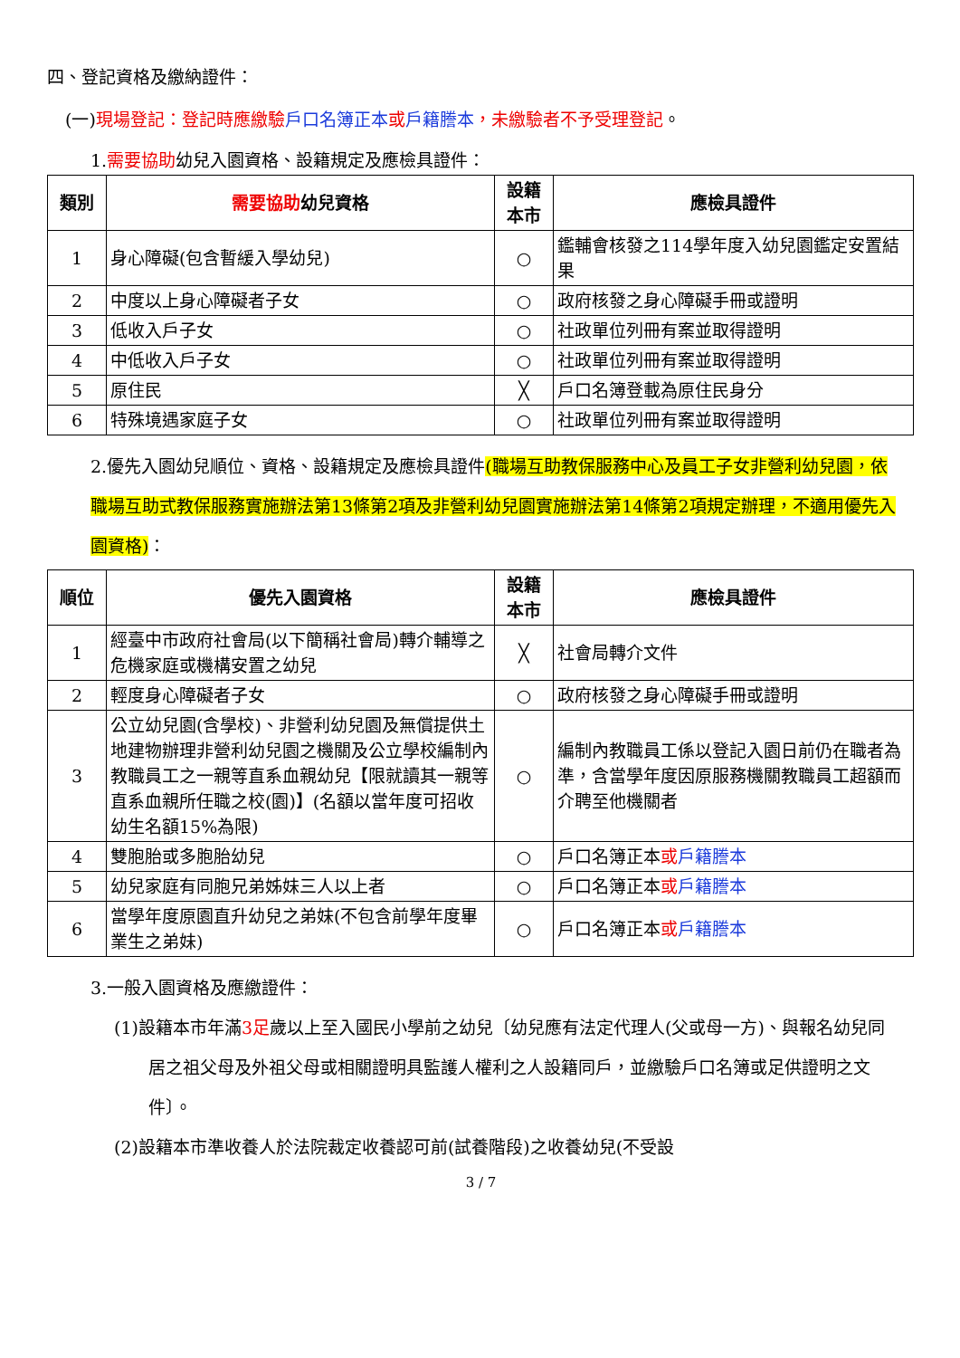四、登記資格及繳納證件：
(一)現場登記：登記時應繳驗 戶口名簿正本 或戶籍謄本，未繳驗者不予受理登記。
1.需要協助幼兒入園資格、設籍規定及應檢具證件：
| 類別 | 需要協助 幼兒資格 | 設籍本市 | 應檢具證件 |
| --- | --- | --- | --- |
| 1 | 身心障礙(包含暫緩入學幼兒) | ○ | 鑑輔會核發之114學年度入幼兒園鑑定安置結果 |
| 2 | 中度以上身心障礙者子女 | ○ | 政府核發之身心障礙手冊或證明 |
| 3 | 低收入戶子女 | ○ | 社政單位列冊有案並取得證明 |
| 4 | 中低收入戶子女 | ○ | 社政單位列冊有案並取得證明 |
| 5 | 原住民 | ╳ | 戶口名簿登載為原住民身分 |
| 6 | 特殊境遇家庭子女 | ○ | 社政單位列冊有案並取得證明 |
2.優先入園幼兒順位、資格、設籍規定及應檢具證件(職場互助教保服務中心及員工子女非營利幼兒園，依職場互助式教保服務實施辦法第13條第2項及非營利幼兒園實施辦法第14條第2項規定辦理，不適用優先入園資格)：
| 順位 | 優先入園資格 | 設籍本市 | 應檢具證件 |
| --- | --- | --- | --- |
| 1 | 經臺中市政府社會局(以下簡稱社會局)轉介輔導之危機家庭或機構安置之幼兒 | ╳ | 社會局轉介文件 |
| 2 | 輕度身心障礙者子女 | ○ | 政府核發之身心障礙手冊或證明 |
| 3 | 公立幼兒園(含學校)、非營利幼兒園及無償提供土地建物辦理非營利幼兒園之機關及公立學校編制內教職員工之一親等直系血親幼兒【限就讀其一親等直系血親所任職之校(園)】(名額以當年度可招收幼生名額15%為限) | ○ | 編制內教職員工係以登記入園日前仍在職者為準，含當學年度因原服務機關教職員工超額而介聘至他機關者 |
| 4 | 雙胞胎或多胞胎幼兒 | ○ | 戶口名簿正本 或 戶籍謄本 |
| 5 | 幼兒家庭有同胞兄弟姊妹三人以上者 | ○ | 戶口名簿正本 或 戶籍謄本 |
| 6 | 當學年度原園直升幼兒之弟妹(不包含前學年度畢業生之弟妹) | ○ | 戶口名簿正本 或 戶籍謄本 |
3.一般入園資格及應繳證件：
(1)設籍本市年滿3足歲以上至入國民小學前之幼兒〔幼兒應有法定代理人(父或母一方)、與報名幼兒同居之祖父母及外祖父母或相關證明具監護人權利之人設籍同戶，並繳驗戶口名簿或足供證明之文件〕。
(2)設籍本市準收養人於法院裁定收養認可前(試養階段)之收養幼兒(不受設
3 / 7